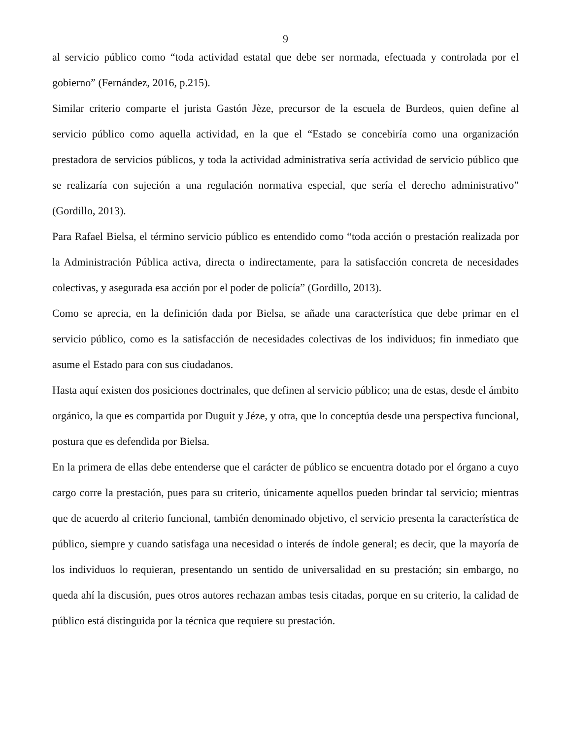9
al servicio público como “toda actividad estatal que debe ser normada, efectuada y controlada por el gobierno” (Fernández, 2016, p.215).
Similar criterio comparte el jurista Gastón Jèze, precursor de la escuela de Burdeos, quien define al servicio público como aquella actividad, en la que el “Estado se concebiría como una organización prestadora de servicios públicos, y toda la actividad administrativa sería actividad de servicio público que se realizaría con sujeción a una regulación normativa especial, que sería el derecho administrativo” (Gordillo, 2013).
Para Rafael Bielsa, el término servicio público es entendido como “toda acción o prestación realizada por la Administración Pública activa, directa o indirectamente, para la satisfacción concreta de necesidades colectivas, y asegurada esa acción por el poder de policía” (Gordillo, 2013).
Como se aprecia, en la definición dada por Bielsa, se añade una característica que debe primar en el servicio público, como es la satisfacción de necesidades colectivas de los individuos; fin inmediato que asume el Estado para con sus ciudadanos.
Hasta aquí existen dos posiciones doctrinales, que definen al servicio público; una de estas, desde el ámbito orgánico, la que es compartida por Duguit y Jéze, y otra, que lo conceptúa desde una perspectiva funcional, postura que es defendida por Bielsa.
En la primera de ellas debe entenderse que el carácter de público se encuentra dotado por el órgano a cuyo cargo corre la prestación, pues para su criterio, únicamente aquellos pueden brindar tal servicio; mientras que de acuerdo al criterio funcional, también denominado objetivo, el servicio presenta la característica de público, siempre y cuando satisfaga una necesidad o interés de índole general; es decir, que la mayoría de los individuos lo requieran, presentando un sentido de universalidad en su prestación; sin embargo, no queda ahí la discusión, pues otros autores rechazan ambas tesis citadas, porque en su criterio, la calidad de público está distinguida por la técnica que requiere su prestación.